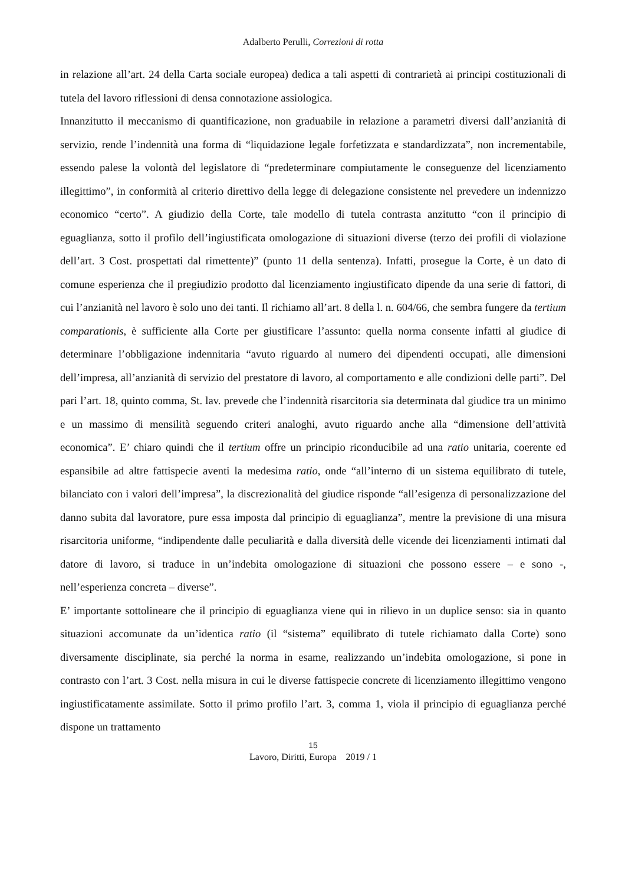Adalberto Perulli, Correzioni di rotta
in relazione all’art. 24 della Carta sociale europea) dedica a tali aspetti di contrarietà ai principi costituzionali di tutela del lavoro riflessioni di densa connotazione assiologica.
Innanzitutto il meccanismo di quantificazione, non graduabile in relazione a parametri diversi dall’anzianità di servizio, rende l’indennità una forma di “liquidazione legale forfetizzata e standardizzata”, non incrementabile, essendo palese la volontà del legislatore di “predeterminare compiutamente le conseguenze del licenziamento illegittimo”, in conformità al criterio direttivo della legge di delegazione consistente nel prevedere un indennizzo economico “certo”. A giudizio della Corte, tale modello di tutela contrasta anzitutto “con il principio di eguaglianza, sotto il profilo dell’ingiustificata omologazione di situazioni diverse (terzo dei profili di violazione dell’art. 3 Cost. prospettati dal rimettente)” (punto 11 della sentenza). Infatti, prosegue la Corte, è un dato di comune esperienza che il pregiudizio prodotto dal licenziamento ingiustificato dipende da una serie di fattori, di cui l’anzianità nel lavoro è solo uno dei tanti. Il richiamo all’art. 8 della l. n. 604/66, che sembra fungere da tertium comparationis, è sufficiente alla Corte per giustificare l’assunto: quella norma consente infatti al giudice di determinare l’obbligazione indennitaria “avuto riguardo al numero dei dipendenti occupati, alle dimensioni dell’impresa, all’anzianità di servizio del prestatore di lavoro, al comportamento e alle condizioni delle parti”. Del pari l’art. 18, quinto comma, St. lav. prevede che l’indennità risarcitoria sia determinata dal giudice tra un minimo e un massimo di mensilità seguendo criteri analoghi, avuto riguardo anche alla “dimensione dell’attività economica”. E’ chiaro quindi che il tertium offre un principio riconducibile ad una ratio unitaria, coerente ed espansibile ad altre fattispecie aventi la medesima ratio, onde “all’interno di un sistema equilibrato di tutele, bilanciato con i valori dell’impresa”, la discrezionalità del giudice risponde “all’esigenza di personalizzazione del danno subita dal lavoratore, pure essa imposta dal principio di eguaglianza”, mentre la previsione di una misura risarcitoria uniforme, “indipendente dalle peculiarità e dalla diversità delle vicende dei licenziamenti intimati dal datore di lavoro, si traduce in un’indebita omologazione di situazioni che possono essere – e sono -, nell’esperienza concreta – diverse”.
E’ importante sottolineare che il principio di eguaglianza viene qui in rilievo in un duplice senso: sia in quanto situazioni accomunate da un’identica ratio (il “sistema” equilibrato di tutele richiamato dalla Corte) sono diversamente disciplinate, sia perché la norma in esame, realizzando un’indebita omologazione, si pone in contrasto con l’art. 3 Cost. nella misura in cui le diverse fattispecie concrete di licenziamento illegittimo vengono ingiustificatamente assimilate. Sotto il primo profilo l’art. 3, comma 1, viola il principio di eguaglianza perché dispone un trattamento
15
Lavoro, Diritti, Europa 2019 / 1